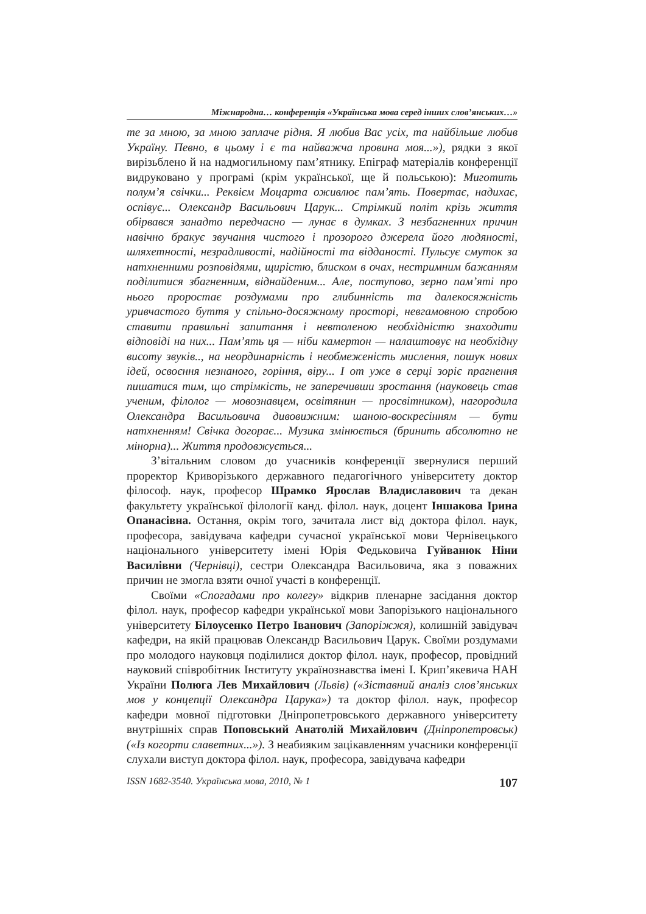Міжнародна… конференція «Українська мова серед інших слов’янських…»
те за мною, за мною заплаче рідня. Я любив Вас усіх, та найбільше любив Україну. Певно, в цьому і є та найважча провина моя...»), рядки з якої вирізьблено й на надмогильному пам’ятнику. Епіграф матеріалів конференції видруковано у програмі (крім української, ще й польською): Миготить полум’я свічки... Реквієм Моцарта оживлює пам’ять. Повертає, надихає, оспівує... Олександр Васильович Царук... Стрімкий політ крізь життя обірвався занадто передчасно — лунає в думках. З незбагненних причин навічно бракує звучання чистого і прозорого джерела його людяності, шляхетності, незрадливості, надійності та відданості. Пульсує смуток за натхненними розповідями, щирістю, блиском в очах, нестримним бажанням поділитися збагненним, віднайденим... Але, поступово, зерно пам’яті про нього проростає роздумами про глибинність та далекосяжність уривчастого буття у спільно-досяжному просторі, невгамовною спробою ставити правильні запитання і невтоленою необхідністю знаходити відповіді на них... Пам’ять ця — ніби камертон — налаштовує на необхідну висоту звуків.., на неординарність і необмеженість мислення, пошук нових ідей, освоєння незнаного, горіння, віру... І от уже в серці зоріє прагнення пишатися тим, що стрімкість, не заперечивши зростання (науковець став ученим, філолог — мовознавцем, освітянин — просвітником), нагородила Олександра Васильовича дивовижним: шаною-воскресінням — бути натхненням! Свічка догорає... Музика змінюється (бринить абсолютно не мінорна)... Життя продовжується...
З’вітальним словом до учасників конференції звернулися перший проректор Криворізького державного педагогічного університету доктор філософ. наук, професор Шрамко Ярослав Владиславович та декан факультету української філології канд. філол. наук, доцент Іншакова Ірина Опанасівна. Остання, окрім того, зачитала лист від доктора філол. наук, професора, завідувача кафедри сучасної української мови Чернівецького національного університету імені Юрія Федьковича Гуйванюк Ніни Василівни (Чернівці), сестри Олександра Васильовича, яка з поважних причин не змогла взяти очної участі в конференції.
Своїми «Спогадами про колегу» відкрив пленарне засідання доктор філол. наук, професор кафедри української мови Запорізького національного університету Білоусенко Петро Іванович (Запоріжжя), колишній завідувач кафедри, на якій працював Олександр Васильович Царук. Своїми роздумами про молодого науковця поділилися доктор філол. наук, професор, провідний науковий співробітник Інституту українознавства імені І. Крип’якевича НАН України Полюга Лев Михайлович (Львів) («Зіставний аналіз слов’янських мов у концепції Олександра Царука») та доктор філол. наук, професор кафедри мовної підготовки Дніпропетровського державного університету внутрішніх справ Поповський Анатолій Михайлович (Дніпропетровськ) («Із когорти славетних...»). З неабияким зацікавленням учасники конференції слухали виступ доктора філол. наук, професора, завідувача кафедри
ISSN 1682-3540. Українська мова, 2010, № 1 107